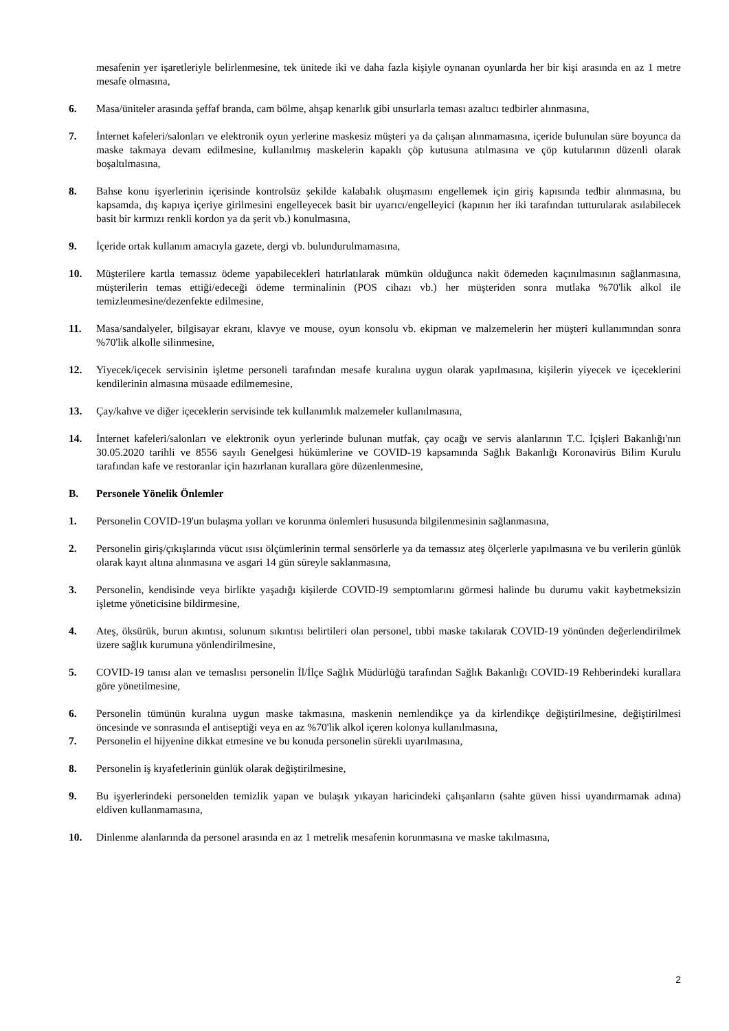mesafenin yer işaretleriyle belirlenmesine, tek ünitede iki ve daha fazla kişiyle oynanan oyunlarda her bir kişi arasında en az 1 metre mesafe olmasına,
6. Masa/üniteler arasında şeffaf branda, cam bölme, ahşap kenarlık gibi unsurlarla teması azaltıcı tedbirler alınmasına,
7. İnternet kafeleri/salonları ve elektronik oyun yerlerine maskesiz müşteri ya da çalışan alınmamasına, içeride bulunulan süre boyunca da maske takmaya devam edilmesine, kullanılmış maskelerin kapaklı çöp kutusuna atılmasına ve çöp kutularının düzenli olarak boşaltılmasına,
8. Bahse konu işyerlerinin içerisinde kontrolsüz şekilde kalabalık oluşmasını engellemek için giriş kapısında tedbir alınmasına, bu kapsamda, dış kapıya içeriye girilmesini engelleyecek basit bir uyarıcı/engelleyici (kapının her iki tarafından tutturularak asılabilecek basit bir kırmızı renkli kordon ya da şerit vb.) konulmasına,
9. İçeride ortak kullanım amacıyla gazete, dergi vb. bulundurulmamasına,
10. Müşterilere kartla temassız ödeme yapabilecekleri hatırlatılarak mümkün olduğunca nakit ödemeden kaçınılmasının sağlanmasına, müşterilerin temas ettiği/edeceği ödeme terminalinin (POS cihazı vb.) her müşteriden sonra mutlaka %70'lik alkol ile temizlenmesine/dezenfekte edilmesine,
11. Masa/sandalyeler, bilgisayar ekranı, klavye ve mouse, oyun konsolu vb. ekipman ve malzemelerin her müşteri kullanımından sonra %70'lik alkolle silinmesine,
12. Yiyecek/içecek servisinin işletme personeli tarafından mesafe kuralına uygun olarak yapılmasına, kişilerin yiyecek ve içeceklerini kendilerinin almasına müsaade edilmemesine,
13. Çay/kahve ve diğer içeceklerin servisinde tek kullanımlık malzemeler kullanılmasına,
14. İnternet kafeleri/salonları ve elektronik oyun yerlerinde bulunan mutfak, çay ocağı ve servis alanlarının T.C. İçişleri Bakanlığı'nın 30.05.2020 tarihli ve 8556 sayılı Genelgesi hükümlerine ve COVID-19 kapsamında Sağlık Bakanlığı Koronavirüs Bilim Kurulu tarafından kafe ve restoranlar için hazırlanan kurallara göre düzenlenmesine,
B. Personele Yönelik Önlemler
1. Personelin COVID-19'un bulaşma yolları ve korunma önlemleri hususunda bilgilenmesinin sağlanmasına,
2. Personelin giriş/çıkışlarında vücut ısısı ölçümlerinin termal sensörlerle ya da temassız ateş ölçerlerle yapılmasına ve bu verilerin günlük olarak kayıt altına alınmasına ve asgari 14 gün süreyle saklanmasına,
3. Personelin, kendisinde veya birlikte yaşadığı kişilerde COVID-I9 semptomlarını görmesi halinde bu durumu vakit kaybetmeksizin işletme yöneticisine bildirmesine,
4. Ateş, öksürük, burun akıntısı, solunum sıkıntısı belirtileri olan personel, tıbbi maske takılarak COVID-19 yönünden değerlendirilmek üzere sağlık kurumuna yönlendirilmesine,
5. COVID-19 tanısı alan ve temaslısı personelin İl/İlçe Sağlık Müdürlüğü tarafından Sağlık Bakanlığı COVID-19 Rehberindeki kurallara göre yönetilmesine,
6. Personelin tümünün kuralına uygun maske takmasına, maskenin nemlendikçe ya da kirlendikçe değiştirilmesine, değiştirilmesi öncesinde ve sonrasında el antiseptiği veya en az %70'lik alkol içeren kolonya kullanılmasına,
7. Personelin el hijyenine dikkat etmesine ve bu konuda personelin sürekli uyarılmasına,
8. Personelin iş kıyafetlerinin günlük olarak değiştirilmesine,
9. Bu işyerlerindeki personelden temizlik yapan ve bulaşık yıkayan haricindeki çalışanların (sahte güven hissi uyandırmamak adına) eldiven kullanmamasına,
10. Dinlenme alanlarında da personel arasında en az 1 metrelik mesafenin korunmasına ve maske takılmasına,
2